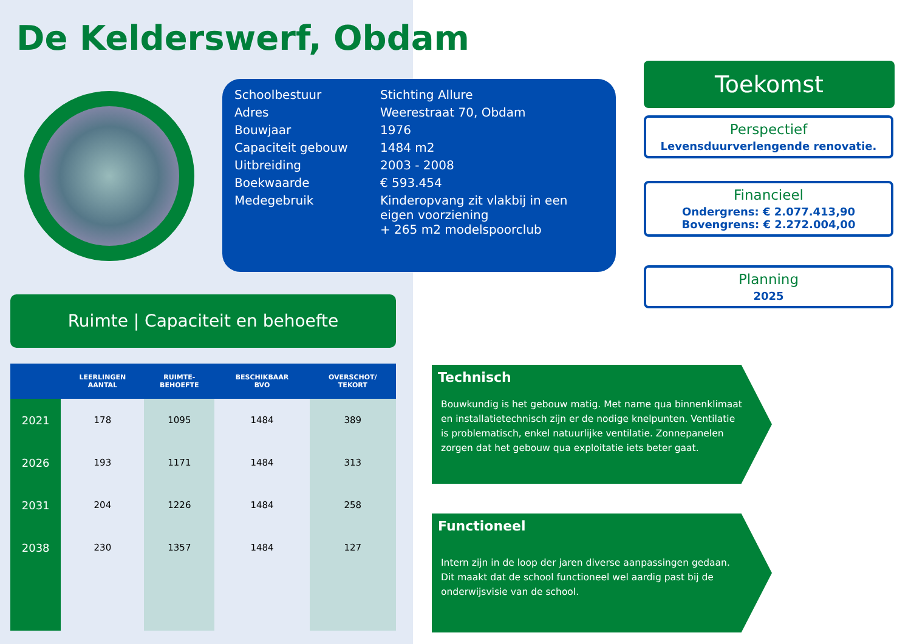De Kelderswerf, Obdam
| Schoolbestuur | Stichting Allure |
| Adres | Weerestraat 70, Obdam |
| Bouwjaar | 1976 |
| Capaciteit gebouw | 1484 m2 |
| Uitbreiding | 2003 - 2008 |
| Boekwaarde | € 593.454 |
| Medegebruik | Kinderopvang zit vlakbij in een eigen voorziening + 265 m2 modelspoorclub |
Toekomst
Perspectief
Levensduurverlengende renovatie.
Financieel
Ondergrens: € 2.077.413,90
Bovengrens: € 2.272.004,00
Planning
2025
Ruimte | Capaciteit en behoefte
| | LEERLINGEN AANTAL | RUIMTE- BEHOEFTE | BESCHIKBAAR BVO | OVERSCHOT/ TEKORT |
| --- | --- | --- | --- | --- |
| 2021 | 178 | 1095 | 1484 | 389 |
| 2026 | 193 | 1171 | 1484 | 313 |
| 2031 | 204 | 1226 | 1484 | 258 |
| 2038 | 230 | 1357 | 1484 | 127 |
Technisch
Bouwkundig is het gebouw matig. Met name qua binnenklimaat en installatietechnisch zijn er de nodige knelpunten. Ventilatie is problematisch, enkel natuurlijke ventilatie. Zonnepanelen zorgen dat het gebouw qua exploitatie iets beter gaat.
Functioneel
Intern zijn in de loop der jaren diverse aanpassingen gedaan. Dit maakt dat de school functioneel wel aardig past bij de onderwijsvisie van de school.